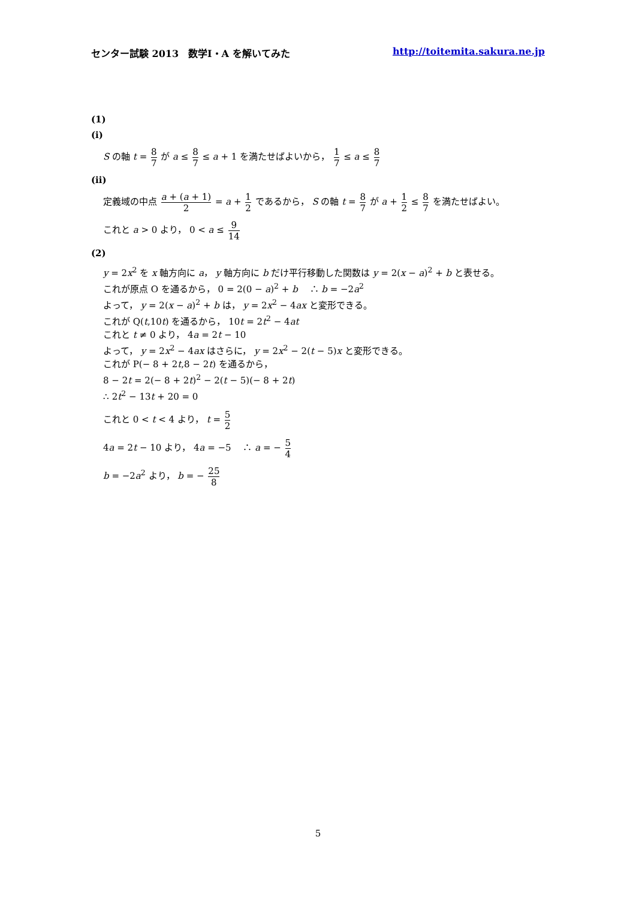センター試験 2013　数学Ⅰ・A を解いてみた http://toitemita.sakura.ne.jp
(1)
(ⅰ)
S の軸 t = 8 7 が a ≤ 8 7 ≤ a + 1 を満たせばよいから， 1 7 ≤ a ≤ 8 7
(ⅱ)
定義域の中点 a + (a + 1) 2 = a + 1 2 であるから， S の軸 t = 8 7 が a + 1 2 ≤ 8 7 を満たせばよい。
これと a > 0 より， 0 < a ≤ 9 14
(2)
y = 2x<sup>2</sup> を x 軸方向に a， y 軸方向に b だけ平行移動した関数は y = 2(x − a)<sup>2</sup> + b と表せる。
これが原点 O を通るから， 0 = 2(0 − a)<sup>2</sup> + b　 ∴ b = −2a<sup>2</sup>
よって， y = 2(x − a)<sup>2</sup> + b は， y = 2x<sup>2</sup> − 4ax と変形できる。
これが Q(t,10t) を通るから， 10t = 2t<sup>2</sup> − 4at
これと t ≠ 0 より， 4a = 2t − 10
よって， y = 2x<sup>2</sup> − 4ax はさらに， y = 2x<sup>2</sup> − 2(t − 5)x と変形できる。
これが P(− 8 + 2t,8 − 2t) を通るから，
8 − 2t = 2(− 8 + 2t)<sup>2</sup> − 2(t − 5)(− 8 + 2t)
∴ 2t<sup>2</sup> − 13t + 20 = 0
これと 0 < t < 4 より， t = 5 2
4a = 2t − 10 より， 4a = −5　 ∴ a = − 5 4
b = −2a<sup>2</sup> より， b = − 25 8
5